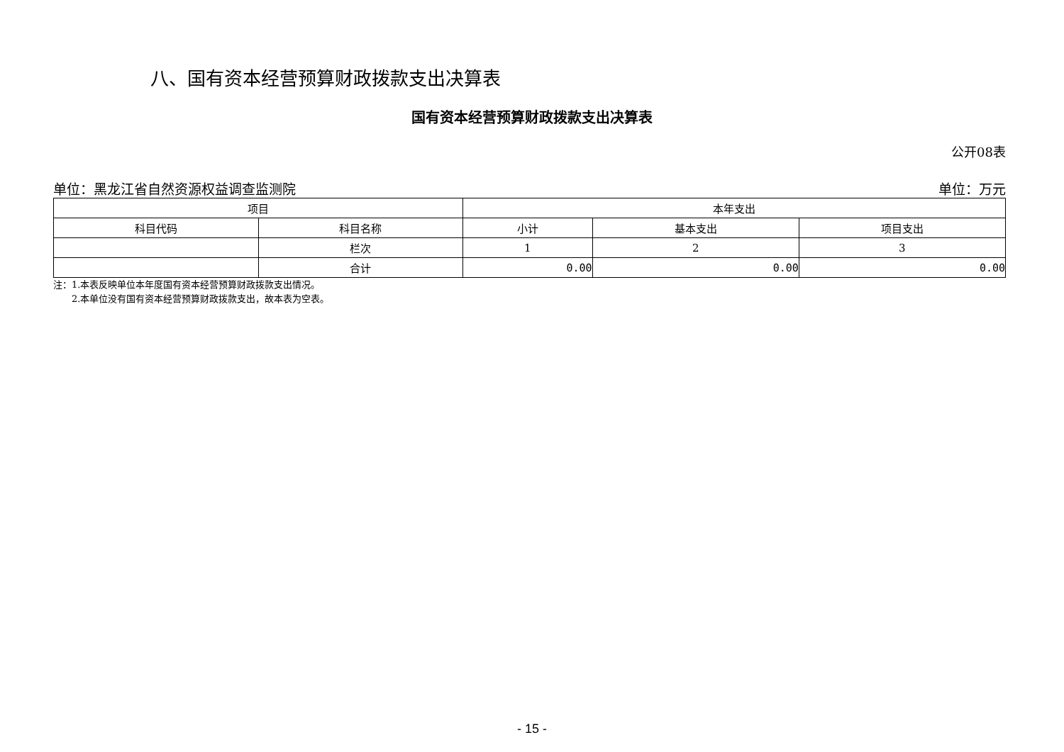八、国有资本经营预算财政拨款支出决算表
国有资本经营预算财政拨款支出决算表
公开08表
单位：黑龙江省自然资源权益调查监测院 单位：万元
| 项目 | | 本年支出 | | |
| --- | --- | --- | --- | --- |
| 科目代码 | 科目名称 | 小计 | 基本支出 | 项目支出 |
| | 栏次 | 1 | 2 | 3 |
| | 合计 | 0.00 | 0.00 | 0.00 |
注：1.本表反映单位本年度国有资本经营预算财政拨款支出情况。
  2.本单位没有国有资本经营预算财政拨款支出，故本表为空表。
- 15 -